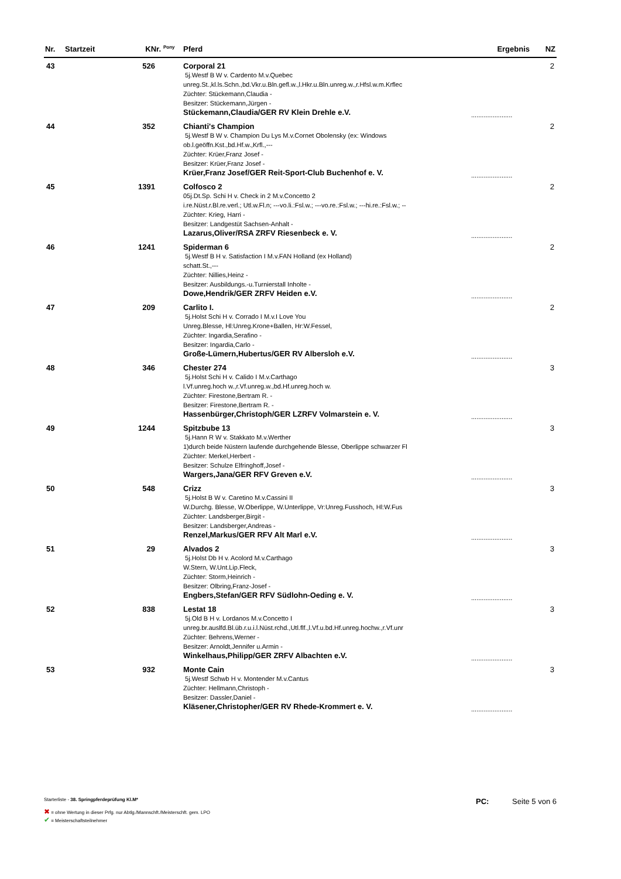| Nr. | Startzeit | KNr. | <sup>Pony</sup> | Pferd | Ergebnis | NZ |
| --- | --- | --- | --- | --- | --- | --- |
| 43 | | 526 | | Corporal 21 5j.Westf B W v. Cardento M.v.Quebec unreg.St.,kl.ls.Schn.,bd.Vkr.u.Bln.gefl.w.,l.Hkr.u.Bln.unreg.w.,r.Hfsl.w.m.Krflec Züchter: Stückemann,Claudia - Besitzer: Stückemann,Jürgen - Stückemann,Claudia/GER RV Klein Drehle e.V. | ....................... | 2 |
| 44 | | 352 | | Chianti's Champion 5j.Westf B W v. Champion Du Lys M.v.Cornet Obolensky (ex: Windows ob.l.geöffn.Kst.,bd.Hf.w.,Krfl.,--- Züchter: Krüer,Franz Josef - Besitzer: Krüer,Franz Josef - Krüer,Franz Josef/GER Reit-Sport-Club Buchenhof e. V. | ....................... | 2 |
| 45 | | 1391 | | Colfosco 2 05j.Dt.Sp. Schi H v. Check in 2 M.v.Concetto 2 i.re.Nüst.r.Bl.re.verl.; Utl.w.Fl.n; ---vo.li.:Fsl.w.; ---vo.re.:Fsl.w.; ---hi.re.:Fsl.w.; -- Züchter: Krieg, Harri - Besitzer: Landgestüt Sachsen-Anhalt - Lazarus,Oliver/RSA ZRFV Riesenbeck e. V. | ....................... | 2 |
| 46 | | 1241 | | Spiderman 6 5j.Westf B H v. Satisfaction I M.v.FAN Holland (ex Holland) schatt.St.,--- Züchter: Nillies,Heinz - Besitzer: Ausbildungs.-u.Turnierstall Inholte - Dowe,Hendrik/GER ZRFV Heiden e.V. | ....................... | 2 |
| 47 | | 209 | | Carlito I. 5j.Holst Schi H v. Corrado I M.v.I Love You Unreg.Blesse, Hl:Unreg.Krone+Ballen, Hr:W.Fessel, Züchter: Ingardia,Serafino - Besitzer: Ingardia,Carlo - Große-Lümern,Hubertus/GER RV Albersloh e.V. | ....................... | 2 |
| 48 | | 346 | | Chester 274 5j.Holst Schi H v. Calido I M.v.Carthago l.Vf.unreg.hoch w.,r.Vf.unreg.w.,bd.Hf.unreg.hoch w. Züchter: Firestone,Bertram R. - Besitzer: Firestone,Bertram R. - Hassenbürger,Christoph/GER LZRFV Volmarstein e. V. | ....................... | 3 |
| 49 | | 1244 | | Spitzbube 13 5j.Hann R W v. Stakkato M.v.Werther 1)durch beide Nüstern laufende durchgehende Blesse, Oberlippe schwarzer Fl Züchter: Merkel,Herbert - Besitzer: Schulze Elfringhoff,Josef - Wargers,Jana/GER RFV Greven e.V. | ....................... | 3 |
| 50 | | 548 | | Crizz 5j.Holst B W v. Caretino M.v.Cassini II W.Durchg. Blesse, W.Oberlippe, W.Unterlippe, Vr:Unreg.Fusshoch, Hl:W.Fus Züchter: Landsberger,Birgit - Besitzer: Landsberger,Andreas - Renzel,Markus/GER RFV Alt Marl e.V. | ....................... | 3 |
| 51 | | 29 | | Alvados 2 5j.Holst Db H v. Acolord M.v.Carthago W.Stern, W.Unt.Lip.Fleck, Züchter: Storm,Heinrich - Besitzer: Olbring,Franz-Josef - Engbers,Stefan/GER RFV Südlohn-Oeding e. V. | ....................... | 3 |
| 52 | | 838 | | Lestat 18 5j.Old B H v. Lordanos M.v.Concetto I unreg.br.auslfd.Bl.üb.r.u.i.l.Nüst.rchd.,Utl.flf.,l.Vf.u.bd.Hf.unreg.hochw.,r.Vf.unr Züchter: Behrens,Werner - Besitzer: Arnoldt,Jennifer u.Armin - Winkelhaus,Philipp/GER ZRFV Albachten e.V. | ....................... | 3 |
| 53 | | 932 | | Monte Cain 5j.Westf Schwb H v. Montender M.v.Cantus Züchter: Hellmann,Christoph - Besitzer: Dassler,Daniel - Kläsener,Christopher/GER RV Rhede-Krommert e. V. | ....................... | 3 |
Starterliste - 38. Springpferdeprüfung Kl.M*
✖ = ohne Wertung in dieser Prfg. nur Abtlg./Mannschft./Meisterschft. gem. LPO
✔ = Meisterschaftsteilnehmer
PC: Seite 5 von 6